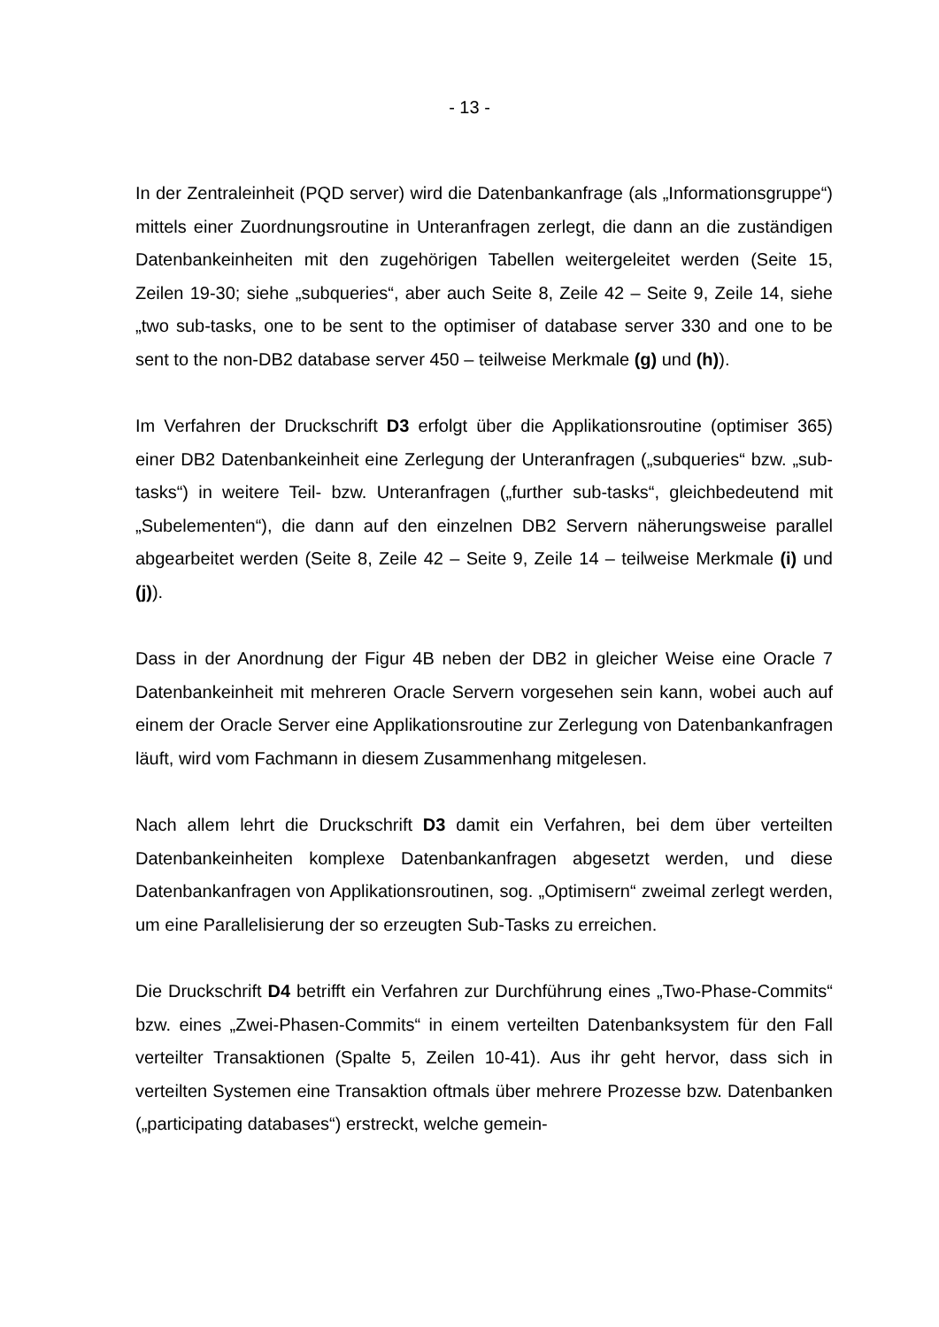- 13 -
In der Zentraleinheit (PQD server) wird die Datenbankanfrage (als „Informationsgruppe“) mittels einer Zuordnungsroutine in Unteranfragen zerlegt, die dann an die zuständigen Datenbankeinheiten mit den zugehörigen Tabellen weitergeleitet werden (Seite 15, Zeilen 19-30; siehe „subqueries“, aber auch Seite 8, Zeile 42 – Seite 9, Zeile 14, siehe „two sub-tasks, one to be sent to the optimiser of database server 330 and one to be sent to the non-DB2 database server 450 – teilweise Merkmale (g) und (h)).
Im Verfahren der Druckschrift D3 erfolgt über die Applikationsroutine (optimiser 365) einer DB2 Datenbankeinheit eine Zerlegung der Unteranfragen („subqueries“ bzw. „sub-tasks“) in weitere Teil- bzw. Unteranfragen („further sub-tasks“, gleichbedeutend mit „Subelementen“), die dann auf den einzelnen DB2 Servern näherungsweise parallel abgearbeitet werden (Seite 8, Zeile 42 – Seite 9, Zeile 14 – teilweise Merkmale (i) und (j)).
Dass in der Anordnung der Figur 4B neben der DB2 in gleicher Weise eine Oracle 7 Datenbankeinheit mit mehreren Oracle Servern vorgesehen sein kann, wobei auch auf einem der Oracle Server eine Applikationsroutine zur Zerlegung von Datenbankanfragen läuft, wird vom Fachmann in diesem Zusammenhang mitgelesen.
Nach allem lehrt die Druckschrift D3 damit ein Verfahren, bei dem über verteilten Datenbankeinheiten komplexe Datenbankanfragen abgesetzt werden, und diese Datenbankanfragen von Applikationsroutinen, sog. „Optimisern“ zweimal zerlegt werden, um eine Parallelisierung der so erzeugten Sub-Tasks zu erreichen.
Die Druckschrift D4 betrifft ein Verfahren zur Durchführung eines „Two-Phase-Commits“ bzw. eines „Zwei-Phasen-Commits“ in einem verteilten Datenbanksystem für den Fall verteilter Transaktionen (Spalte 5, Zeilen 10-41). Aus ihr geht hervor, dass sich in verteilten Systemen eine Transaktion oftmals über mehrere Prozesse bzw. Datenbanken („participating databases“) erstreckt, welche gemein-